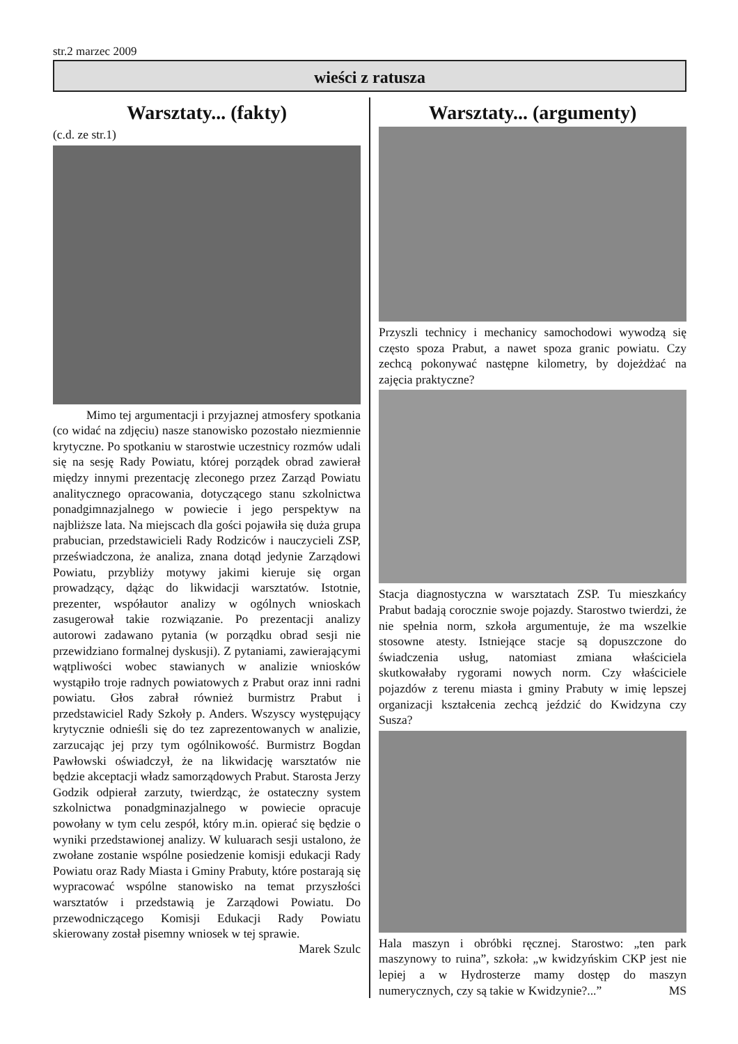str.2 marzec 2009
wieści z ratusza
Warsztaty... (fakty)
(c.d. ze str.1)
Mimo tej argumentacji i przyjaznej atmosfery spotkania (co widać na zdjęciu) nasze stanowisko pozostało niezmiennie krytyczne. Po spotkaniu w starostwie uczestnicy rozmów udali się na sesję Rady Powiatu, której porządek obrad zawierał między innymi prezentację zleconego przez Zarząd Powiatu analitycznego opracowania, dotyczącego stanu szkolnictwa ponadgimnazjalnego w powiecie i jego perspektyw na najbliższe lata. Na miejscach dla gości pojawiła się duża grupa prabucian, przedstawicieli Rady Rodziców i nauczycieli ZSP, przeświadczona, że analiza, znana dotąd jedynie Zarządowi Powiatu, przybliży motywy jakimi kieruje się organ prowadzący, dążąc do likwidacji warsztatów. Istotnie, prezenter, współautor analizy w ogólnych wnioskach zasugerował takie rozwiązanie. Po prezentacji analizy autorowi zadawano pytania (w porządku obrad sesji nie przewidziano formalnej dyskusji). Z pytaniami, zawierającymi wątpliwości wobec stawianych w analizie wniosków wystąpiło troje radnych powiatowych z Prabut oraz inni radni powiatu. Głos zabrał również burmistrz Prabut i przedstawiciel Rady Szkoły p. Anders. Wszyscy występujący krytycznie odnieśli się do tez zaprezentowanych w analizie, zarzucając jej przy tym ogólnikowość. Burmistrz Bogdan Pawłowski oświadczył, że na likwidację warsztatów nie będzie akceptacji władz samorządowych Prabut. Starosta Jerzy Godzik odpierał zarzuty, twierdząc, że ostateczny system szkolnictwa ponadgminazjalnego w powiecie opracuje powołany w tym celu zespół, który m.in. opierać się będzie o wyniki przedstawionej analizy. W kuluarach sesji ustalono, że zwołane zostanie wspólne posiedzenie komisji edukacji Rady Powiatu oraz Rady Miasta i Gminy Prabuty, które postarają się wypracować wspólne stanowisko na temat przyszłości warsztatów i przedstawią je Zarządowi Powiatu. Do przewodniczącego Komisji Edukacji Rady Powiatu skierowany został pisemny wniosek w tej sprawie.
Marek Szulc
Warsztaty... (argumenty)
Przyszli technicy i mechanicy samochodowi wywodzą się często spoza Prabut, a nawet spoza granic powiatu. Czy zechcą pokonywać następne kilometry, by dojeżdżać na zajęcia praktyczne?
Stacja diagnostyczna w warsztatach ZSP. Tu mieszkańcy Prabut badają corocznie swoje pojazdy. Starostwo twierdzi, że nie spełnia norm, szkoła argumentuje, że ma wszelkie stosowne atesty. Istniejące stacje są dopuszczone do świadczenia usług, natomiast zmiana właściciela skutkowałaby rygorami nowych norm. Czy właściciele pojazdów z terenu miasta i gminy Prabuty w imię lepszej organizacji kształcenia zechcą jeździć do Kwidzyna czy Susza?
Hala maszyn i obróbki ręcznej. Starostwo: „ten park maszynowy to ruina”, szkoła: „w kwidzyńskim CKP jest nie lepiej a w Hydrosterze mamy dostęp do maszyn numerycznych, czy są takie w Kwidzynie?...” MS